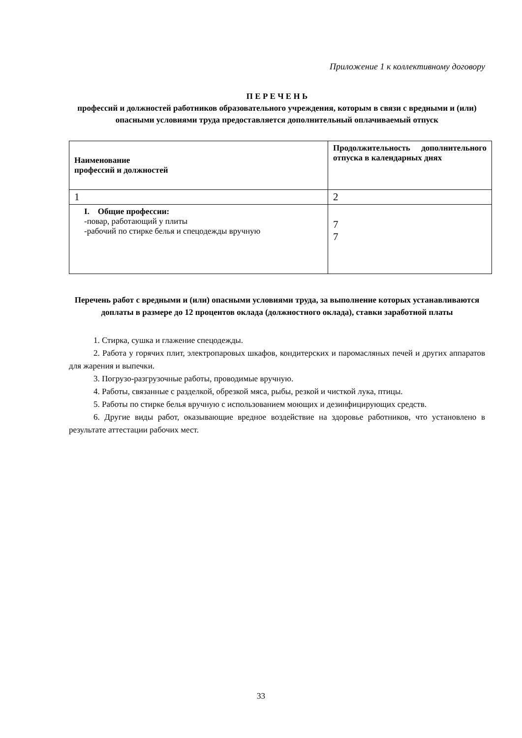Приложение 1 к коллективному договору
П Е Р Е Ч Е Н Ь
профессий и должностей работников образовательного учреждения, которым в связи с вредными и (или) опасными условиями труда предоставляется дополнительный оплачиваемый отпуск
| Наименование профессий и должностей | Продолжительность дополнительного отпуска в календарных днях |
| 1 | 2 |
| I. Общие профессии: -повар, работающий у плиты -рабочий по стирке белья и спецодежды вручную | 7 7 |
Перечень работ с вредными и (или) опасными условиями труда, за выполнение которых устанавливаются доплаты в размере до 12 процентов оклада (должностного оклада), ставки заработной платы
1. Стирка, сушка и глажение спецодежды.
2. Работа у горячих плит, электропаровых шкафов, кондитерских и паромасляных печей и других аппаратов для жарения и выпечки.
3. Погрузо-разгрузочные работы, проводимые вручную.
4. Работы, связанные с разделкой, обрезкой мяса, рыбы, резкой и чисткой лука, птицы.
5. Работы по стирке белья вручную с использованием моющих и дезинфицирующих средств.
6. Другие виды работ, оказывающие вредное воздействие на здоровье работников, что установлено в результате аттестации рабочих мест.
33